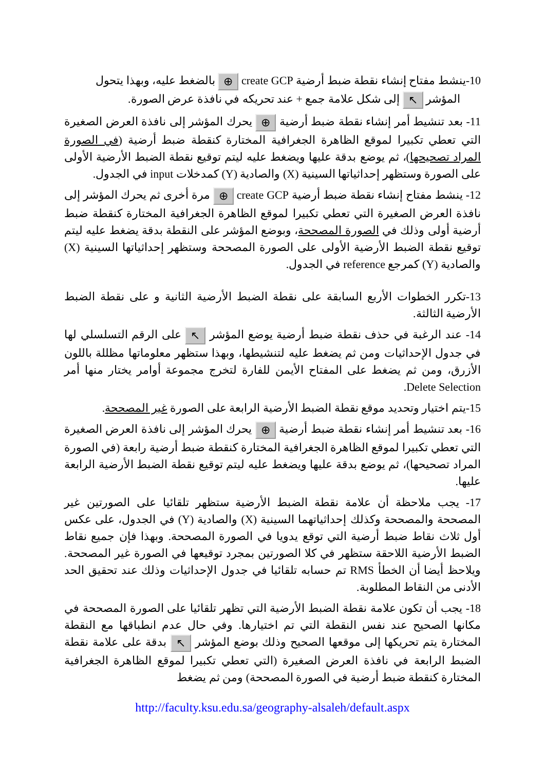10-ينشط مفتاح إنشاء نقطة ضبط أرضية create GCP ⊕ بالضغط عليه، وبهذا يتحول
المؤشر ↖ إلى شكل علامة جمع + عند تحريكه في نافذة عرض الصورة.
11- بعد تنشيط أمر إنشاء نقطة ضبط أرضية ⊕ يحرك المؤشر إلى نافذة العرض الصغيرة التي تعطي تكبيرا لموقع الظاهرة الجغرافية المختارة كنقطة ضبط أرضية (في الصورة المراد تصحيحها)، ثم يوضع بدقة عليها ويضغط عليه ليتم توقيع نقطة الضبط الأرضية الأولى على الصورة وستظهر إحداثياتها السينية (X) والصادية (Y) كمدخلات input في الجدول.
12- ينشط مفتاح إنشاء نقطة ضبط أرضية create GCP ⊕ مرة أخرى ثم يحرك المؤشر إلى نافذة العرض الصغيرة التي تعطي تكبيرا لموقع الظاهرة الجغرافية المختارة كنقطة ضبط أرضية أولى وذلك في الصورة المصححة، وبوضع المؤشر على النقطة بدقة يضغط عليه ليتم توقيع نقطة الضبط الأرضية الأولى على الصورة المصححة وستظهر إحداثياتها السينية (X) والصادية (Y) كمرجع reference في الجدول.
13-تكرر الخطوات الأربع السابقة على نقطة الضبط الأرضية الثانية و على نقطة الضبط الأرضية الثالثة.
14- عند الرغبة في حذف نقطة ضبط أرضية يوضع المؤشر ↖ على الرقم التسلسلي لها في جدول الإحداثيات ومن ثم يضغط عليه لتنشيطها، وبهذا ستظهر معلوماتها مظللة باللون الأزرق، ومن ثم يضغط على المفتاح الأيمن للفارة لتخرج مجموعة أوامر يختار منها أمر Delete Selection.
15-يتم اختيار وتحديد موقع نقطة الضبط الأرضية الرابعة على الصورة غير المصححة.
16- بعد تنشيط أمر إنشاء نقطة ضبط أرضية ⊕ يحرك المؤشر إلى نافذة العرض الصغيرة التي تعطي تكبيرا لموقع الظاهرة الجغرافية المختارة كنقطة ضبط أرضية رابعة (في الصورة المراد تصحيحها)، ثم يوضع بدقة عليها ويضغط عليه ليتم توقيع نقطة الضبط الأرضية الرابعة عليها.
17- يجب ملاحظة أن علامة نقطة الضبط الأرضية ستظهر تلقائيا على الصورتين غير المصححة والمصححة وكذلك إحداثياتهما السينية (X) والصادية (Y) في الجدول، على عكس أول ثلاث نقاط ضبط أرضية التي توقع يدويا في الصورة المصححة. وبهذا فإن جميع نقاط الضبط الأرضية اللاحقة ستظهر في كلا الصورتين بمجرد توقيعها في الصورة غير المصححة. ويلاحظ أيضا أن الخطأ RMS تم حسابه تلقائيا في جدول الإحداثيات وذلك عند تحقيق الحد الأدنى من النقاط المطلوبة.
18- يجب أن تكون علامة نقطة الضبط الأرضية التي تظهر تلقائيا على الصورة المصححة في مكانها الصحيح عند نفس النقطة التي تم اختيارها. وفي حال عدم انطباقها مع النقطة المختارة يتم تحريكها إلى موقعها الصحيح وذلك بوضع المؤشر ↖ بدقة على علامة نقطة الضبط الرابعة في نافذة العرض الصغيرة (التي تعطي تكبيرا لموقع الظاهرة الجغرافية المختارة كنقطة ضبط أرضية في الصورة المصححة) ومن ثم يضغط
http://faculty.ksu.edu.sa/geography-alsaleh/default.aspx